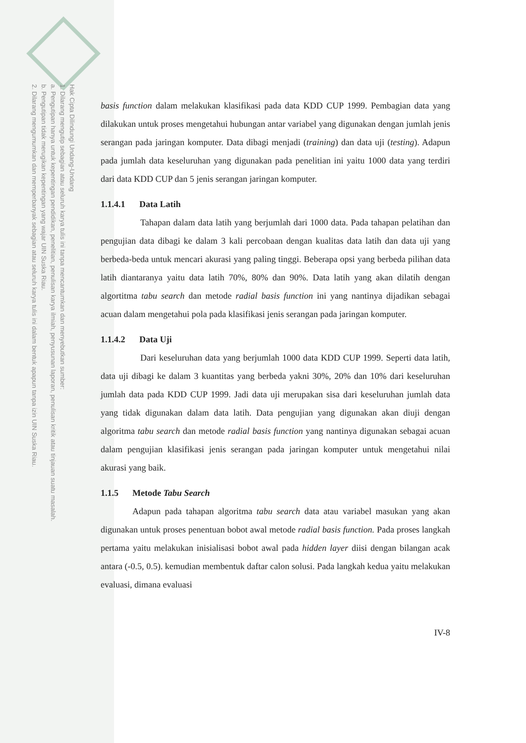Hak Cipta Dilindungi Undang-Undang
1. Dilarang mengutip sebagian atau seluruh karya tulis ini tanpa mencantumkan dan menyebutkan sumber:
a. Pengutipan hanya untuk kepentingan pendidikan, penelitian, penulisan karya ilmiah, penyusunan laporan, penulisan kritik atau tinjauan suatu masalah.
b. Pengutipan tidak merugikan kepentingan yang wajar UIN Suska Riau.
2. Dilarang mengumumkan dan memperbanyak sebagian atau seluruh karya tulis ini dalam bentuk apapun tanpa izin UIN Suska Riau.
basis function dalam melakukan klasifikasi pada data KDD CUP 1999. Pembagian data yang dilakukan untuk proses mengetahui hubungan antar variabel yang digunakan dengan jumlah jenis serangan pada jaringan komputer. Data dibagi menjadi (training) dan data uji (testing). Adapun pada jumlah data keseluruhan yang digunakan pada penelitian ini yaitu 1000 data yang terdiri dari data KDD CUP dan 5 jenis serangan jaringan komputer.
1.1.4.1 Data Latih
Tahapan dalam data latih yang berjumlah dari 1000 data. Pada tahapan pelatihan dan pengujian data dibagi ke dalam 3 kali percobaan dengan kualitas data latih dan data uji yang berbeda-beda untuk mencari akurasi yang paling tinggi. Beberapa opsi yang berbeda pilihan data latih diantaranya yaitu data latih 70%, 80% dan 90%. Data latih yang akan dilatih dengan algortitma tabu search dan metode radial basis function ini yang nantinya dijadikan sebagai acuan dalam mengetahui pola pada klasifikasi jenis serangan pada jaringan komputer.
1.1.4.2 Data Uji
Dari keseluruhan data yang berjumlah 1000 data KDD CUP 1999. Seperti data latih, data uji dibagi ke dalam 3 kuantitas yang berbeda yakni 30%, 20% dan 10% dari keseluruhan jumlah data pada KDD CUP 1999. Jadi data uji merupakan sisa dari keseluruhan jumlah data yang tidak digunakan dalam data latih. Data pengujian yang digunakan akan diuji dengan algoritma tabu search dan metode radial basis function yang nantinya digunakan sebagai acuan dalam pengujian klasifikasi jenis serangan pada jaringan komputer untuk mengetahui nilai akurasi yang baik.
1.1.5 Metode Tabu Search
Adapun pada tahapan algoritma tabu search data atau variabel masukan yang akan digunakan untuk proses penentuan bobot awal metode radial basis function. Pada proses langkah pertama yaitu melakukan inisialisasi bobot awal pada hidden layer diisi dengan bilangan acak antara (-0.5, 0.5). kemudian membentuk daftar calon solusi. Pada langkah kedua yaitu melakukan evaluasi, dimana evaluasi
IV-8